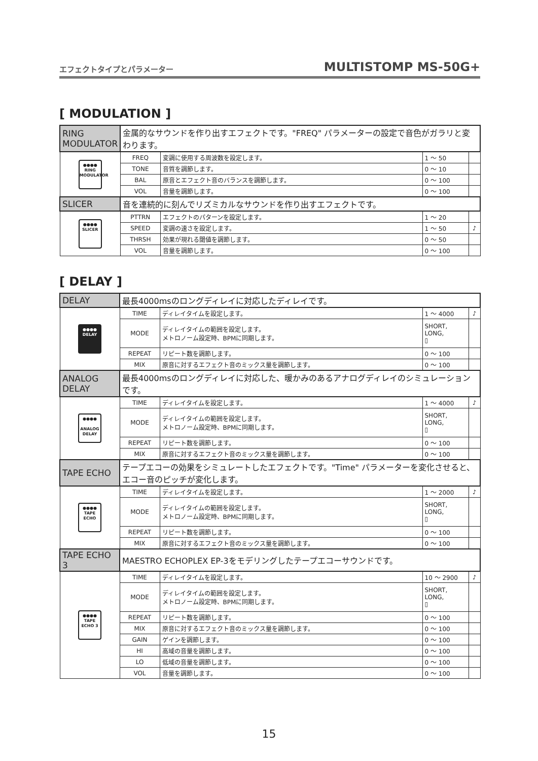エフェクトタイプとパラメーター MULTISTOMP MS-50G+
[ MODULATION ]
| RING MODULATOR | 金属的なサウンドを作り出すエフェクトです。"FREQ" パラメーターの設定で音色がガラリと変わります。 | | | |
| ●●●● RING MODULATOR | FREQ | 変調に使用する周波数を設定します。 | 1 ～ 50 | |
| | TONE | 音質を調節します。 | 0 ～ 10 | |
| | BAL | 原音とエフェクト音のバランスを調節します。 | 0 ～ 100 | |
| | VOL | 音量を調節します。 | 0 ～ 100 | |
| SLICER | 音を連続的に刻んでリズミカルなサウンドを作り出すエフェクトです。 | | | |
| ●●●● SLICER | PTTRN | エフェクトのパターンを設定します。 | 1 ～ 20 | |
| | SPEED | 変調の速さを設定します。 | 1 ～ 50 | ♪ |
| | THRSH | 効果が現れる閾値を調節します。 | 0 ～ 50 | |
| | VOL | 音量を調節します。 | 0 ～ 100 | |
[ DELAY ]
| DELAY | 最長4000msのロングディレイに対応したディレイです。 | | | |
| ●●●● DELAY | TIME | ディレイタイムを設定します。 | 1 ～ 4000 | ♪ |
| | MODE | ディレイタイムの範囲を設定します。 メトロノーム設定時、BPMに同期します。 | SHORT, LONG, ▯ | |
| | REPEAT | リピート数を調節します。 | 0 ～ 100 | |
| | MIX | 原音に対するエフェクト音のミックス量を調節します。 | 0 ～ 100 | |
| ANALOG DELAY | 最長4000msのロングディレイに対応した、暖かみのあるアナログディレイのシミュレーションです。 | | | |
| ●●●● ANALOG DELAY | TIME | ディレイタイムを設定します。 | 1 ～ 4000 | ♪ |
| | MODE | ディレイタイムの範囲を設定します。 メトロノーム設定時、BPMに同期します。 | SHORT, LONG, ▯ | |
| | REPEAT | リピート数を調節します。 | 0 ～ 100 | |
| | MIX | 原音に対するエフェクト音のミックス量を調節します。 | 0 ～ 100 | |
| TAPE ECHO | テープエコーの効果をシミュレートしたエフェクトです。"Time" パラメーターを変化させると、エコー音のピッチが変化します。 | | | |
| ●●●● TAPE ECHO | TIME | ディレイタイムを設定します。 | 1 ～ 2000 | ♪ |
| | MODE | ディレイタイムの範囲を設定します。 メトロノーム設定時、BPMに同期します。 | SHORT, LONG, ▯ | |
| | REPEAT | リピート数を調節します。 | 0 ～ 100 | |
| | MIX | 原音に対するエフェクト音のミックス量を調節します。 | 0 ～ 100 | |
| TAPE ECHO 3 | MAESTRO ECHOPLEX EP-3をモデリングしたテープエコーサウンドです。 | | | |
| ●●●● TAPE ECHO 3 | TIME | ディレイタイムを設定します。 | 10 ～ 2900 | ♪ |
| | MODE | ディレイタイムの範囲を設定します。 メトロノーム設定時、BPMに同期します。 | SHORT, LONG, ▯ | |
| | REPEAT | リピート数を調節します。 | 0 ～ 100 | |
| | MIX | 原音に対するエフェクト音のミックス量を調節します。 | 0 ～ 100 | |
| | GAIN | ゲインを調節します。 | 0 ～ 100 | |
| | HI | 高域の音量を調節します。 | 0 ～ 100 | |
| | LO | 低域の音量を調節します。 | 0 ～ 100 | |
| | VOL | 音量を調節します。 | 0 ～ 100 | |
15